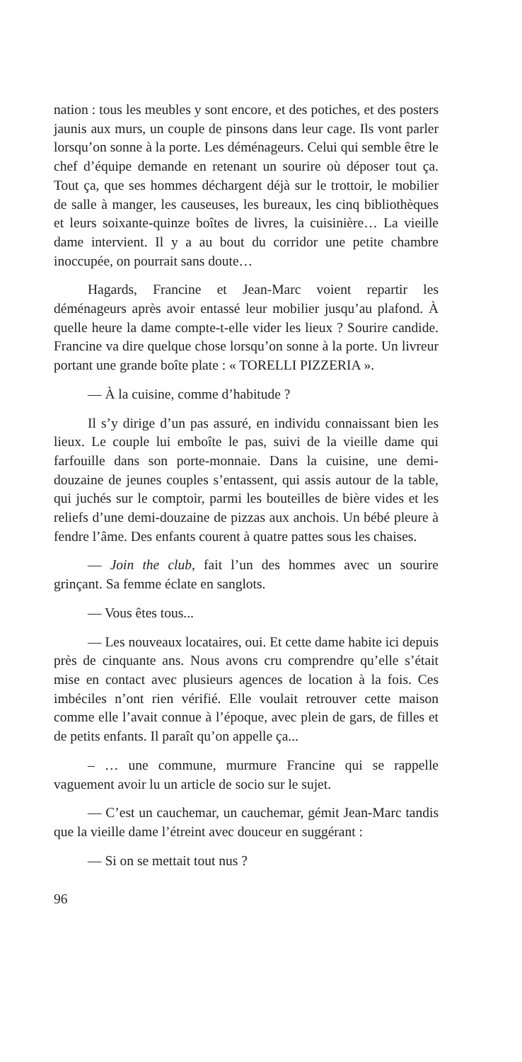nation : tous les meubles y sont encore, et des potiches, et des posters jaunis aux murs, un couple de pinsons dans leur cage. Ils vont parler lorsqu’on sonne à la porte. Les déménageurs. Celui qui semble être le chef d’équipe demande en retenant un sourire où déposer tout ça. Tout ça, que ses hommes déchargent déjà sur le trottoir, le mobilier de salle à manger, les causeuses, les bureaux, les cinq bibliothèques et leurs soixante-quinze boîtes de livres, la cuisinière… La vieille dame intervient. Il y a au bout du corridor une petite chambre inoccupée, on pourrait sans doute…
Hagards, Francine et Jean-Marc voient repartir les déménageurs après avoir entassé leur mobilier jusqu’au plafond. À quelle heure la dame compte-t-elle vider les lieux ? Sourire candide. Francine va dire quelque chose lorsqu’on sonne à la porte. Un livreur portant une grande boîte plate : « TORELLI PIZZERIA ».
— À la cuisine, comme d’habitude ?
Il s’y dirige d’un pas assuré, en individu connaissant bien les lieux. Le couple lui emboîte le pas, suivi de la vieille dame qui farfouille dans son porte-monnaie. Dans la cuisine, une demi-douzaine de jeunes couples s’entassent, qui assis autour de la table, qui juchés sur le comptoir, parmi les bouteilles de bière vides et les reliefs d’une demi-douzaine de pizzas aux anchois. Un bébé pleure à fendre l’âme. Des enfants courent à quatre pattes sous les chaises.
— Join the club, fait l’un des hommes avec un sourire grinçant. Sa femme éclate en sanglots.
— Vous êtes tous...
— Les nouveaux locataires, oui. Et cette dame habite ici depuis près de cinquante ans. Nous avons cru comprendre qu’elle s’était mise en contact avec plusieurs agences de location à la fois. Ces imbéciles n’ont rien vérifié. Elle voulait retrouver cette maison comme elle l’avait connue à l’époque, avec plein de gars, de filles et de petits enfants. Il paraît qu’on appelle ça...
– … une commune, murmure Francine qui se rappelle vaguement avoir lu un article de socio sur le sujet.
— C’est un cauchemar, un cauchemar, gémit Jean-Marc tandis que la vieille dame l’étreint avec douceur en suggérant :
— Si on se mettait tout nus ?
96